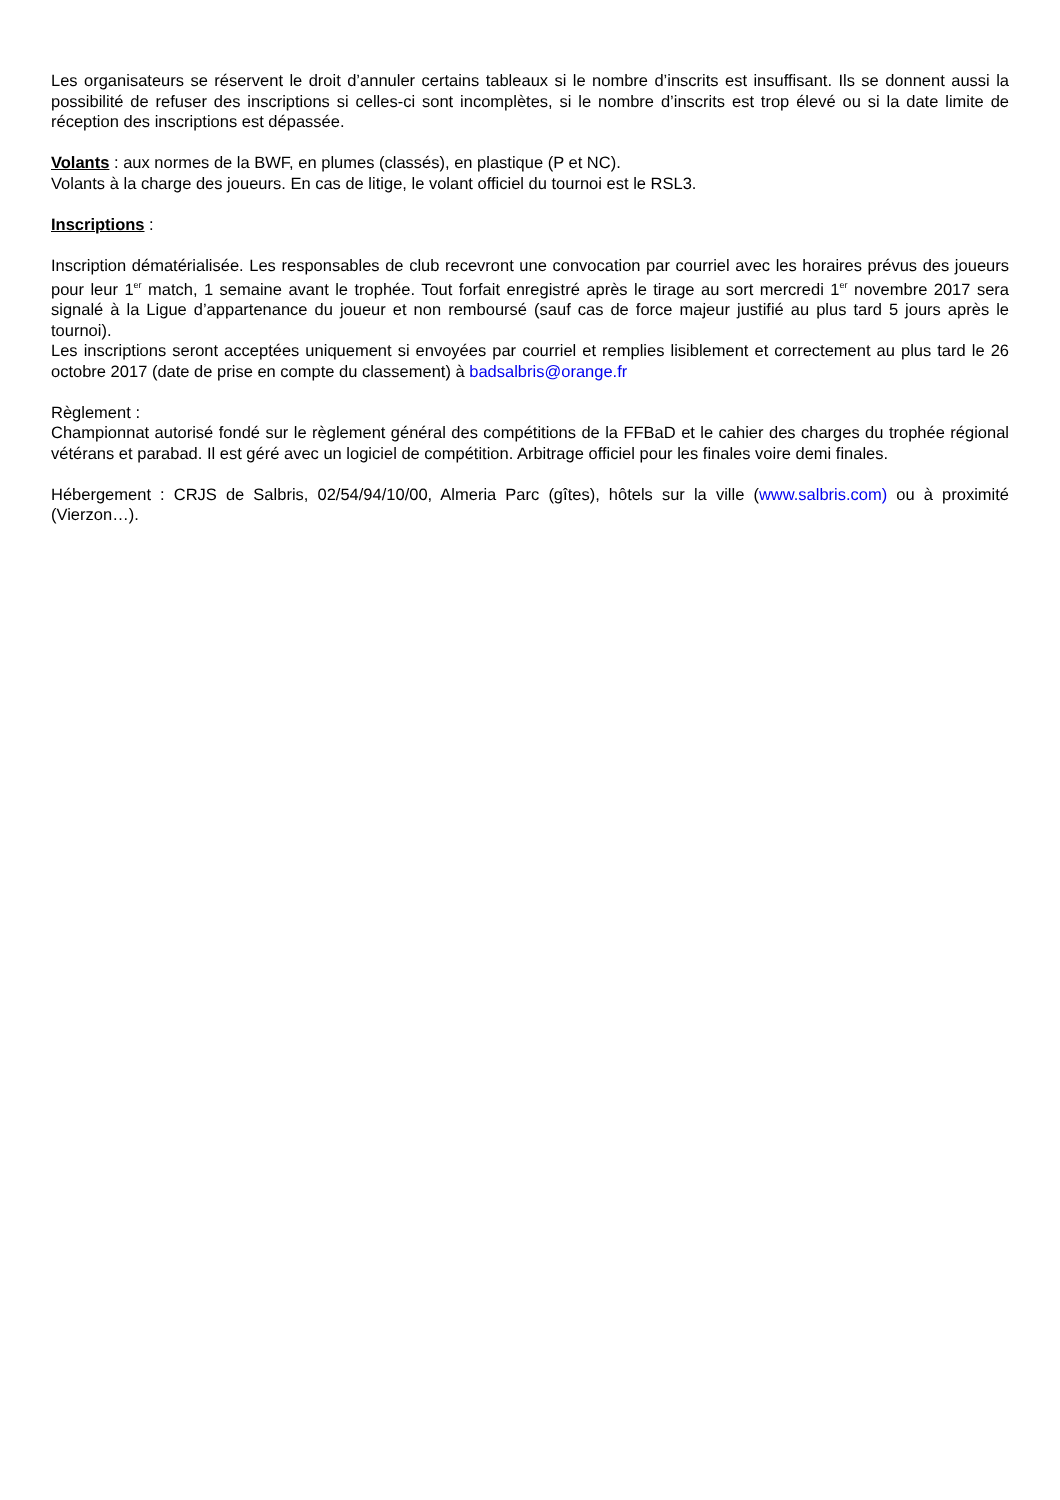Les organisateurs se réservent le droit d’annuler certains tableaux si le nombre d’inscrits est insuffisant. Ils se donnent aussi la possibilité de refuser des inscriptions si celles-ci sont incomplètes, si le nombre d’inscrits est trop élevé ou si la date limite de réception des inscriptions est dépassée.
Volants : aux normes de la BWF, en plumes (classés), en plastique (P et NC).
Volants à la charge des joueurs. En cas de litige, le volant officiel du tournoi est le RSL3.
Inscriptions :
Inscription dématérialisée. Les responsables de club recevront une convocation par courriel avec les horaires prévus des joueurs pour leur 1<sup>er</sup> match, 1 semaine avant le trophée. Tout forfait enregistré après le tirage au sort mercredi 1<sup>er</sup> novembre 2017 sera signalé à la Ligue d’appartenance du joueur et non remboursé (sauf cas de force majeur justifié au plus tard 5 jours après le tournoi).
Les inscriptions seront acceptées uniquement si envoyées par courriel et remplies lisiblement et correctement au plus tard le 26 octobre 2017 (date de prise en compte du classement) à badsalbris@orange.fr
Règlement :
Championnat autorisé fondé sur le règlement général des compétitions de la FFBaD et le cahier des charges du trophée régional vétérans et parabad. Il est géré avec un logiciel de compétition. Arbitrage officiel pour les finales voire demi finales.
Hébergement : CRJS de Salbris, 02/54/94/10/00, Almeria Parc (gîtes), hôtels sur la ville (www.salbris.com) ou à proximité (Vierzon…).